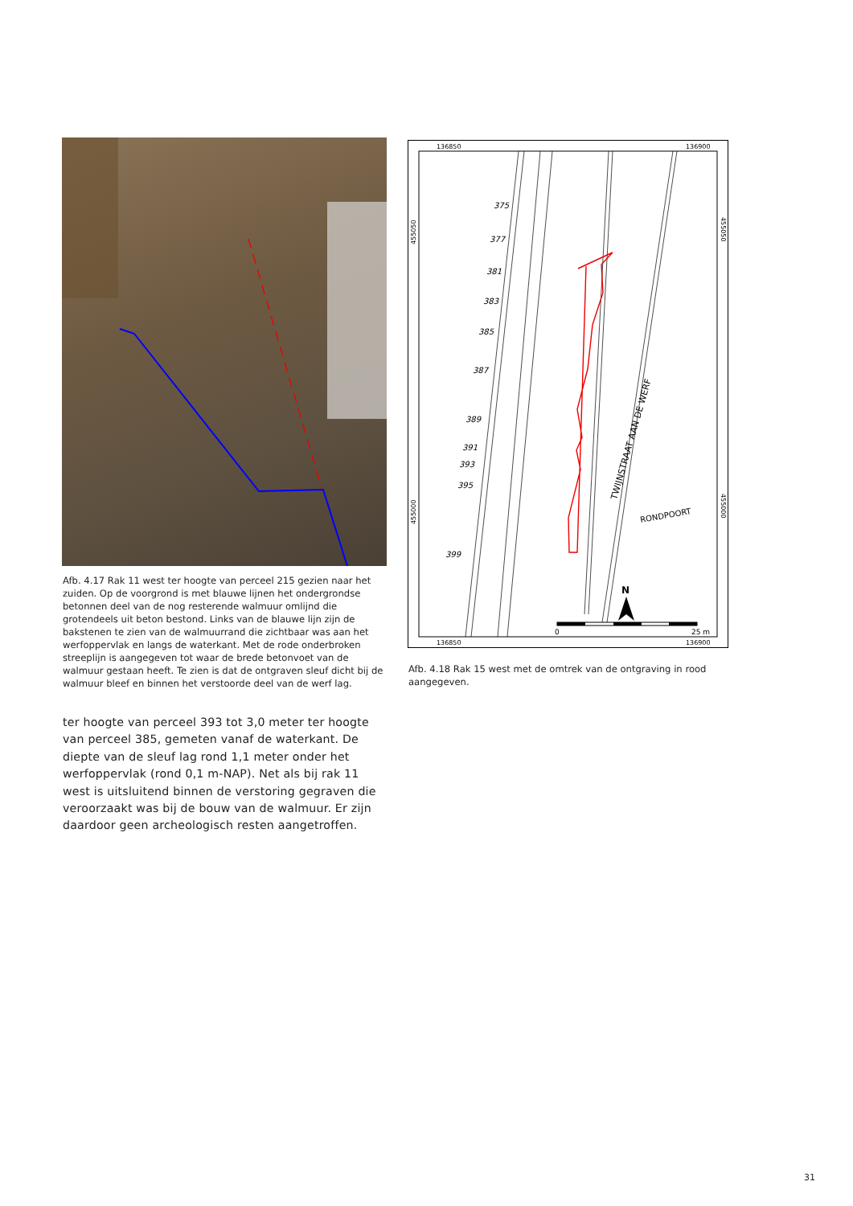Afb. 4.17 Rak 11 west ter hoogte van perceel 215 gezien naar het zuiden. Op de voorgrond is met blauwe lijnen het ondergrondse betonnen deel van de nog resterende walmuur omlijnd die grotendeels uit beton bestond. Links van de blauwe lijn zijn de bakstenen te zien van de walmuurrand die zichtbaar was aan het werfoppervlak en langs de waterkant. Met de rode onderbroken streeplijn is aangegeven tot waar de brede betonvoet van de walmuur gestaan heeft. Te zien is dat de ontgraven sleuf dicht bij de walmuur bleef en binnen het verstoorde deel van de werf lag.
ter hoogte van perceel 393 tot 3,0 meter ter hoogte van perceel 385, gemeten vanaf de waterkant. De diepte van de sleuf lag rond 1,1 meter onder het werfoppervlak (rond 0,1 m-NAP). Net als bij rak 11 west is uitsluitend binnen de verstoring gegraven die veroorzaakt was bij de bouw van de walmuur. Er zijn daardoor geen archeologisch resten aangetroffen.
136850
136900
136850
136900
455050
455000
455050
455000
375
377
381
383
385
387
389
391
393
395
399
TWIJNSTRAAT AAN DE WERF
RONDPOORT
N
0
25 m
Afb. 4.18 Rak 15 west met de omtrek van de ontgraving in rood aangegeven.
31